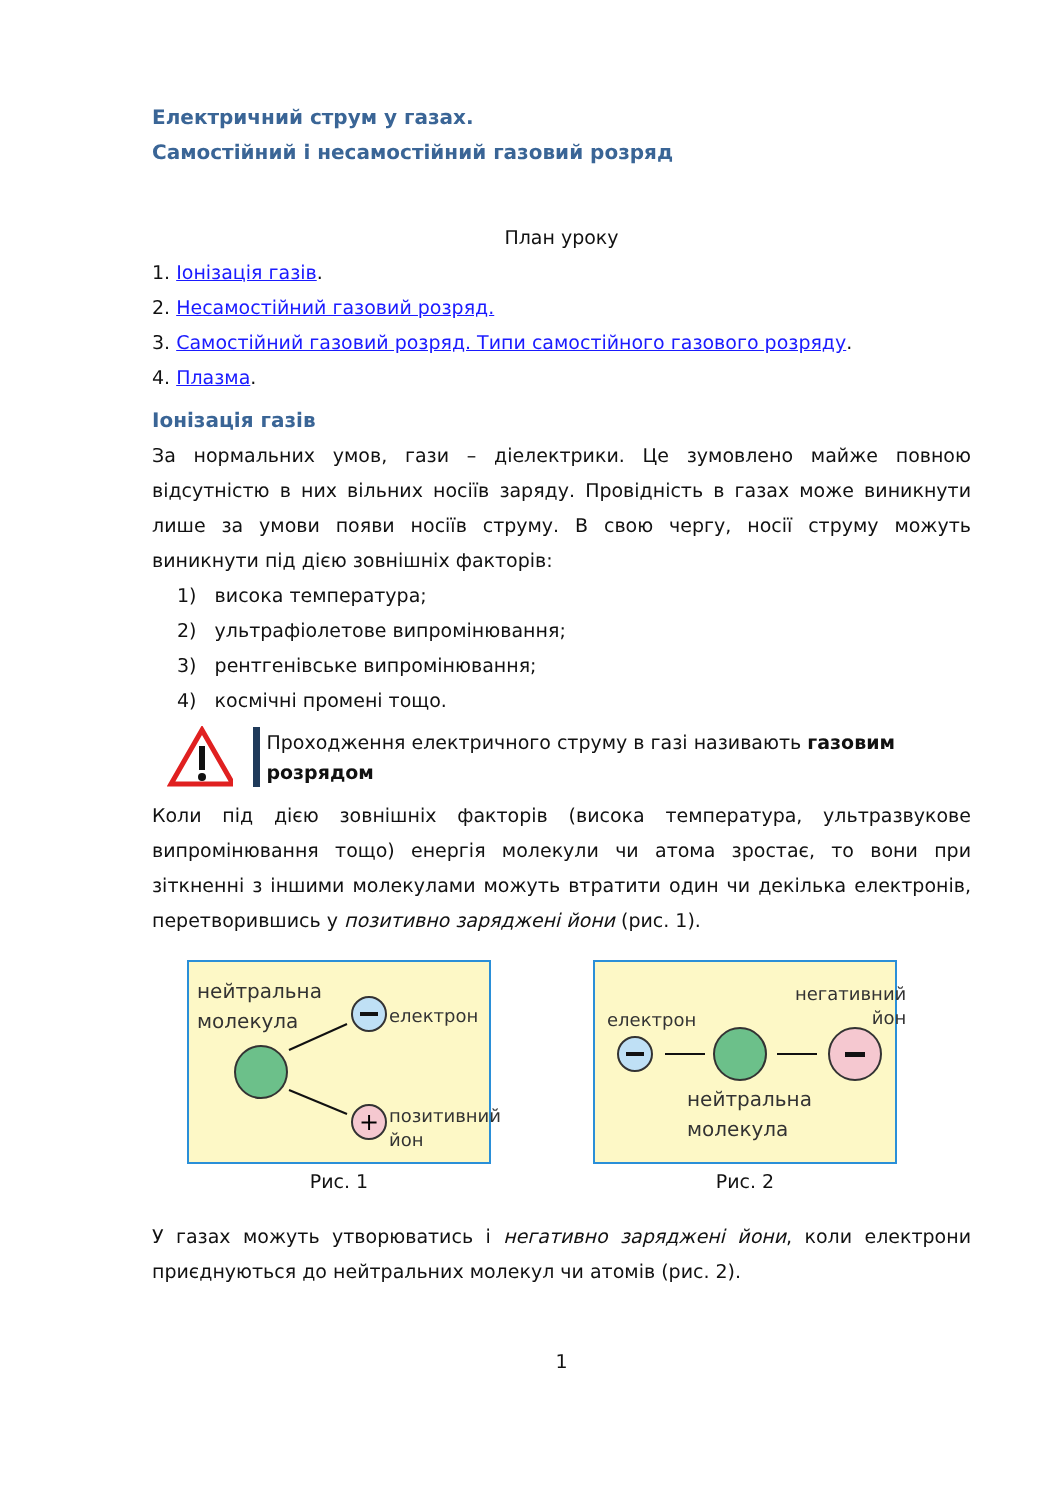Електричний струм у газах.
Самостійний і несамостійний газовий розряд
План уроку
1. Іонізація газів.
2. Несамостійний газовий розряд.
3. Самостійний газовий розряд. Типи самостійного газового розряду.
4. Плазма.
Іонізація газів
За нормальних умов, гази – діелектрики. Це зумовлено майже повною відсутністю в них вільних носіїв заряду. Провідність в газах може виникнути лише за умови появи носіїв струму. В свою чергу, носії струму можуть виникнути під дією зовнішніх факторів:
1) висока температура;
2) ультрафіолетове випромінювання;
3) рентгенівське випромінювання;
4) космічні промені тощо.
Проходження електричного струму в газі називають газовим розрядом
Коли під дією зовнішніх факторів (висока температура, ультразвукове випромінювання тощо) енергія молекули чи атома зростає, то вони при зіткненні з іншими молекулами можуть втратити один чи декілька електронів, перетворившись у позитивно заряджені йони (рис. 1).
нейтральна
молекула електрон
позитивний
йон
+
Рис. 1
електрон
негативний
йон
нейтральна
молекула
Рис. 2
У газах можуть утворюватись і негативно заряджені йони, коли електрони приєднуються до нейтральних молекул чи атомів (рис. 2).
1